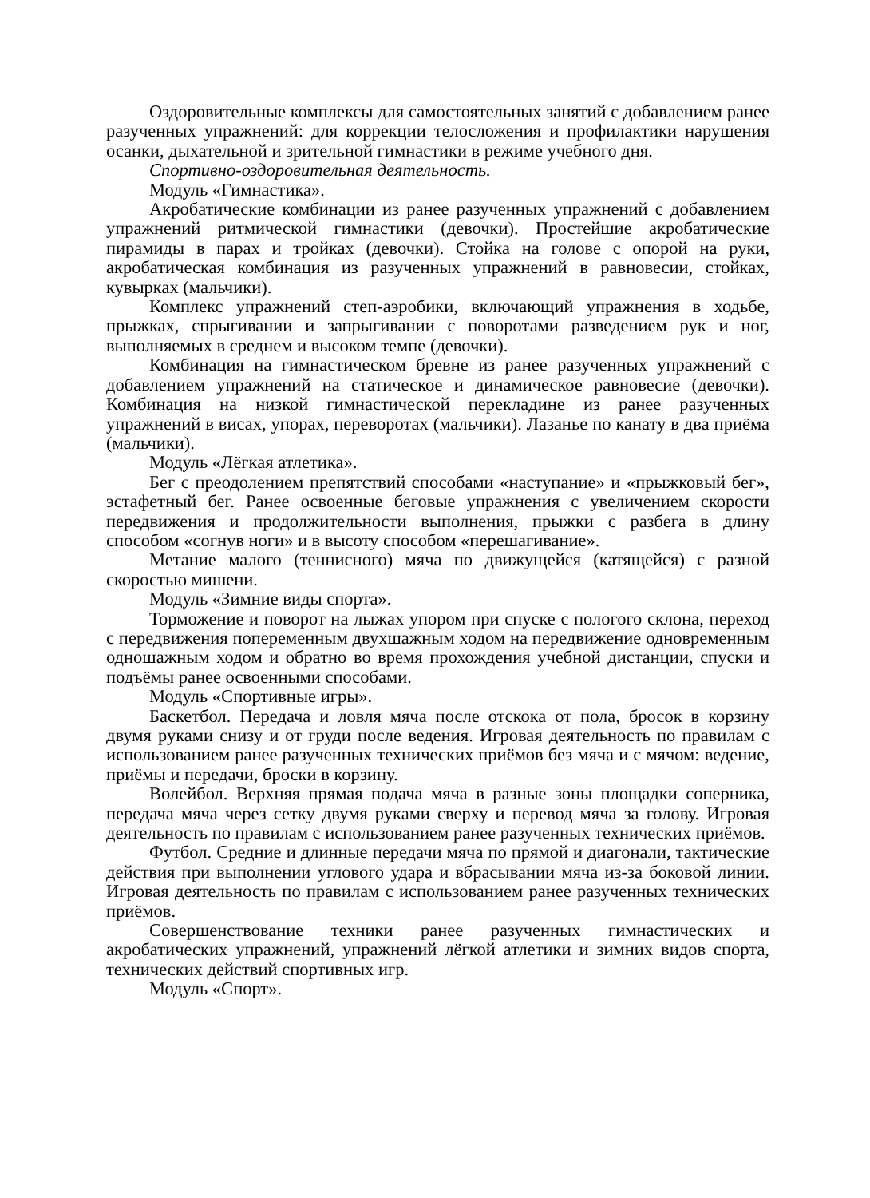Оздоровительные комплексы для самостоятельных занятий с добавлением ранее разученных упражнений: для коррекции телосложения и профилактики нарушения осанки, дыхательной и зрительной гимнастики в режиме учебного дня.
Спортивно-оздоровительная деятельность.
Модуль «Гимнастика».
Акробатические комбинации из ранее разученных упражнений с добавлением упражнений ритмической гимнастики (девочки). Простейшие акробатические пирамиды в парах и тройках (девочки). Стойка на голове с опорой на руки, акробатическая комбинация из разученных упражнений в равновесии, стойках, кувырках (мальчики).
Комплекс упражнений степ-аэробики, включающий упражнения в ходьбе, прыжках, спрыгивании и запрыгивании с поворотами разведением рук и ног, выполняемых в среднем и высоком темпе (девочки).
Комбинация на гимнастическом бревне из ранее разученных упражнений с добавлением упражнений на статическое и динамическое равновесие (девочки). Комбинация на низкой гимнастической перекладине из ранее разученных упражнений в висах, упорах, переворотах (мальчики). Лазанье по канату в два приёма (мальчики).
Модуль «Лёгкая атлетика».
Бег с преодолением препятствий способами «наступание» и «прыжковый бег», эстафетный бег. Ранее освоенные беговые упражнения с увеличением скорости передвижения и продолжительности выполнения, прыжки с разбега в длину способом «согнув ноги» и в высоту способом «перешагивание».
Метание малого (теннисного) мяча по движущейся (катящейся) с разной скоростью мишени.
Модуль «Зимние виды спорта».
Торможение и поворот на лыжах упором при спуске с пологого склона, переход с передвижения попеременным двухшажным ходом на передвижение одновременным одношажным ходом и обратно во время прохождения учебной дистанции, спуски и подъёмы ранее освоенными способами.
Модуль «Спортивные игры».
Баскетбол. Передача и ловля мяча после отскока от пола, бросок в корзину двумя руками снизу и от груди после ведения. Игровая деятельность по правилам с использованием ранее разученных технических приёмов без мяча и с мячом: ведение, приёмы и передачи, броски в корзину.
Волейбол. Верхняя прямая подача мяча в разные зоны площадки соперника, передача мяча через сетку двумя руками сверху и перевод мяча за голову. Игровая деятельность по правилам с использованием ранее разученных технических приёмов.
Футбол. Средние и длинные передачи мяча по прямой и диагонали, тактические действия при выполнении углового удара и вбрасывании мяча из-за боковой линии. Игровая деятельность по правилам с использованием ранее разученных технических приёмов.
Совершенствование техники ранее разученных гимнастических и акробатических упражнений, упражнений лёгкой атлетики и зимних видов спорта, технических действий спортивных игр.
Модуль «Спорт».